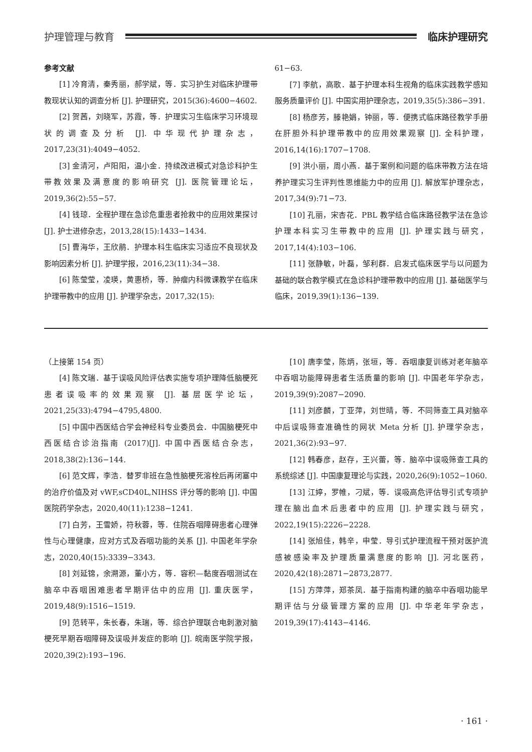护理管理与教育 临床护理研究
参考文献
[1] 冷育清，秦秀丽，郝学斌，等．实习护生对临床护理带教现状认知的调查分析 [J]. 护理研究，2015(36):4600−4602.
[2] 贺茜，刘晓军，苏霞，等．护理实习生临床学习环境现状的调查及分析 [J]. 中华现代护理杂志，2017,23(31):4049−4052.
[3] 金清河，卢阳阳，温小金．持续改进模式对急诊科护生带教效果及满意度的影响研究 [J]. 医院管理论坛，2019,36(2):55−57.
[4] 钱琼．全程护理在急诊危重患者抢救中的应用效果探讨 [J]. 护士进修杂志，2013,28(15):1433−1434.
[5] 曹海华，王欣鹃．护理本科生临床实习适应不良现状及影响因素分析 [J]. 护理学报，2016,23(11):34−38.
[6] 陈莹莹，凌瑛，黄惠桥，等．肿瘤内科微课教学在临床护理带教中的应用 [J]. 护理学杂志，2017,32(15):
61−63.
[7] 李航，高歌．基于护理本科生视角的临床实践教学感知服务质量评价 [J]. 中国实用护理杂志，2019,35(5):386−391.
[8] 杨彦芳，滕艳娟，钟丽，等．便携式临床路径教学手册在肝胆外科护理带教中的应用效果观察 [J]. 全科护理，2016,14(16):1707−1708.
[9] 洪小丽，周小燕．基于案例和问题的临床带教方法在培养护理实习生评判性思维能力中的应用 [J]. 解放军护理杂志，2017,34(9):71−73.
[10] 孔丽，宋杏花．PBL 教学结合临床路径教学法在急诊护理本科实习生带教中的应用 [J]. 护理实践与研究，2017,14(4):103−106.
[11] 张静敏，叶磊，邹利群．启发式临床医学与以问题为基础的联合教学模式在急诊科护理带教中的应用 [J]. 基础医学与临床，2019,39(1):136−139.
（上接第 154 页）
[4] 陈文瑞．基于误吸风险评估表实施专项护理降低脑梗死患者误吸率的效果观察 [J]. 基层医学论坛，2021,25(33):4794−4795,4800.
[5] 中国中西医结合学会神经科专业委员会．中国脑梗死中西医结合诊治指南 (2017)[J]. 中国中西医结合杂志，2018,38(2):136−144.
[6] 范文辉，李浩．替罗非班在急性脑梗死溶栓后再闭塞中的治疗价值及对 vWF,sCD40L,NIHSS 评分等的影响 [J]. 中国医院药学杂志，2020,40(11):1238−1241.
[7] 白芳，王雪娇，符秋蓉，等．住院吞咽障碍患者心理弹性与心理健康，应对方式及吞咽功能的关系 [J]. 中国老年学杂志，2020,40(15):3339−3343.
[8] 刘延锦，余溯源，董小方，等．容积—黏度吞咽测试在脑卒中吞咽困难患者早期评估中的应用 [J]. 重庆医学，2019,48(9):1516−1519.
[9] 范转平，朱长春，朱瑞，等．综合护理联合电刺激对脑梗死早期吞咽障碍及误吸并发症的影响 [J]. 皖南医学院学报，2020,39(2):193−196.
[10] 唐李莹，陈炳，张垣，等．吞咽康复训练对老年脑卒中吞咽功能障碍患者生活质量的影响 [J]. 中国老年学杂志，2019,39(9):2087−2090.
[11] 刘彦麟，丁亚萍，刘世晴，等．不同筛查工具对脑卒中后误吸筛查准确性的网状 Meta 分析 [J]. 护理学杂志，2021,36(2):93−97.
[12] 韩春彦，赵存，王兴蕾，等．脑卒中误吸筛查工具的系统综述 [J]. 中国康复理论与实践，2020,26(9):1052−1060.
[13] 江婷，罗帷，刁斌，等．误吸高危评估导引式专项护理在脑出血术后患者中的应用 [J]. 护理实践与研究，2022,19(15):2226−2228.
[14] 张旭佳，韩辛，申莹．导引式护理流程干预对医护流感被感染率及护理质量满意度的影响 [J]. 河北医药，2020,42(18):2871−2873,2877.
[15] 方萍萍，郑茶凤．基于指南构建的脑卒中吞咽功能早期评估与分级管理方案的应用 [J]. 中华老年学杂志，2019,39(17):4143−4146.
· 161 ·